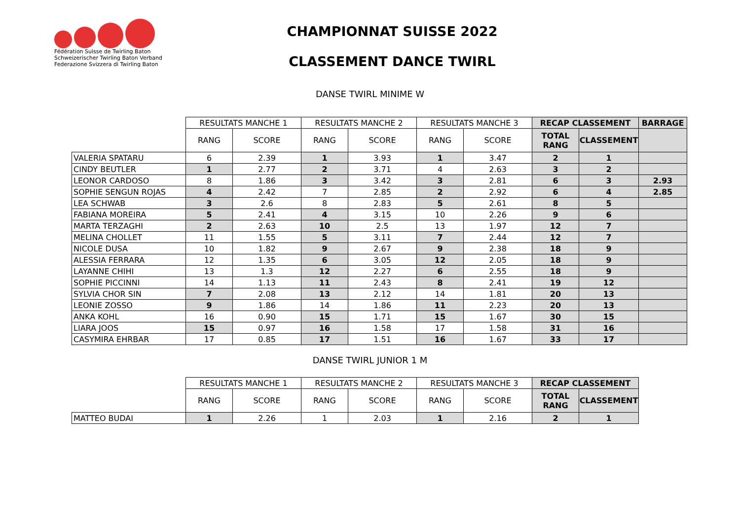Fédération Suisse de Twirling Baton
Schweizerischer Twirling Baton Verband
Federazione Svizzera di Twirling Baton
CHAMPIONNAT SUISSE 2022
CLASSEMENT DANCE TWIRL
DANSE TWIRL MINIME W
| | RESULTATS MANCHE 1 | | RESULTATS MANCHE 2 | | RESULTATS MANCHE 3 | | RECAP CLASSEMENT | | BARRAGE |
| --- | --- | --- | --- | --- | --- | --- | --- | --- | --- |
| | RANG | SCORE | RANG | SCORE | RANG | SCORE | TOTAL RANG | CLASSEMENT | |
| VALERIA SPATARU | 6 | 2.39 | 1 | 3.93 | 1 | 3.47 | 2 | 1 | |
| CINDY BEUTLER | 1 | 2.77 | 2 | 3.71 | 4 | 2.63 | 3 | 2 | |
| LEONOR CARDOSO | 8 | 1.86 | 3 | 3.42 | 3 | 2.81 | 6 | 3 | 2.93 |
| SOPHIE SENGUN ROJAS | 4 | 2.42 | 7 | 2.85 | 2 | 2.92 | 6 | 4 | 2.85 |
| LEA SCHWAB | 3 | 2.6 | 8 | 2.83 | 5 | 2.61 | 8 | 5 | |
| FABIANA MOREIRA | 5 | 2.41 | 4 | 3.15 | 10 | 2.26 | 9 | 6 | |
| MARTA TERZAGHI | 2 | 2.63 | 10 | 2.5 | 13 | 1.97 | 12 | 7 | |
| MELINA CHOLLET | 11 | 1.55 | 5 | 3.11 | 7 | 2.44 | 12 | 7 | |
| NICOLE DUSA | 10 | 1.82 | 9 | 2.67 | 9 | 2.38 | 18 | 9 | |
| ALESSIA FERRARA | 12 | 1.35 | 6 | 3.05 | 12 | 2.05 | 18 | 9 | |
| LAYANNE CHIHI | 13 | 1.3 | 12 | 2.27 | 6 | 2.55 | 18 | 9 | |
| SOPHIE PICCINNI | 14 | 1.13 | 11 | 2.43 | 8 | 2.41 | 19 | 12 | |
| SYLVIA CHOR SIN | 7 | 2.08 | 13 | 2.12 | 14 | 1.81 | 20 | 13 | |
| LEONIE ZOSSO | 9 | 1.86 | 14 | 1.86 | 11 | 2.23 | 20 | 13 | |
| ANKA KOHL | 16 | 0.90 | 15 | 1.71 | 15 | 1.67 | 30 | 15 | |
| LIARA JOOS | 15 | 0.97 | 16 | 1.58 | 17 | 1.58 | 31 | 16 | |
| CASYMIRA EHRBAR | 17 | 0.85 | 17 | 1.51 | 16 | 1.67 | 33 | 17 | |
DANSE TWIRL JUNIOR 1 M
| | RESULTATS MANCHE 1 | | RESULTATS MANCHE 2 | | RESULTATS MANCHE 3 | | RECAP CLASSEMENT | |
| --- | --- | --- | --- | --- | --- | --- | --- | --- |
| | RANG | SCORE | RANG | SCORE | RANG | SCORE | TOTAL RANG | CLASSEMENT |
| MATTEO BUDAI | 1 | 2.26 | 1 | 2.03 | 1 | 2.16 | 2 | 1 |